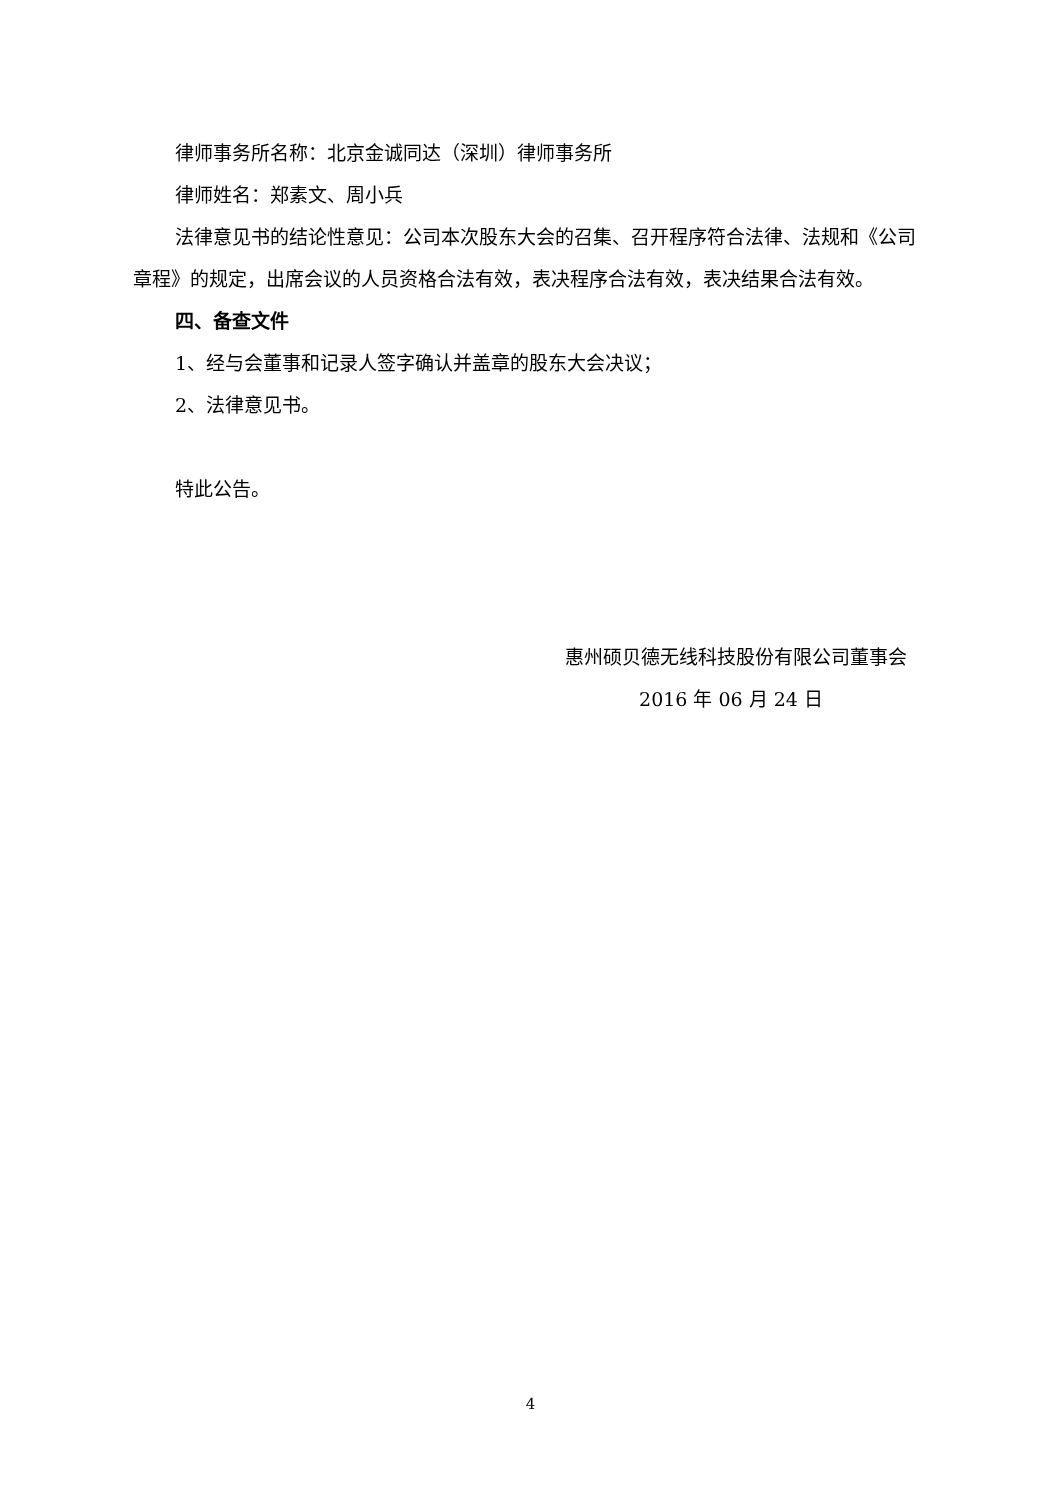律师事务所名称：北京金诚同达（深圳）律师事务所
律师姓名：郑素文、周小兵
法律意见书的结论性意见：公司本次股东大会的召集、召开程序符合法律、法规和《公司章程》的规定，出席会议的人员资格合法有效，表决程序合法有效，表决结果合法有效。
四、备查文件
1、经与会董事和记录人签字确认并盖章的股东大会决议；
2、法律意见书。
特此公告。
惠州硕贝德无线科技股份有限公司董事会
2016 年 06 月 24 日
4